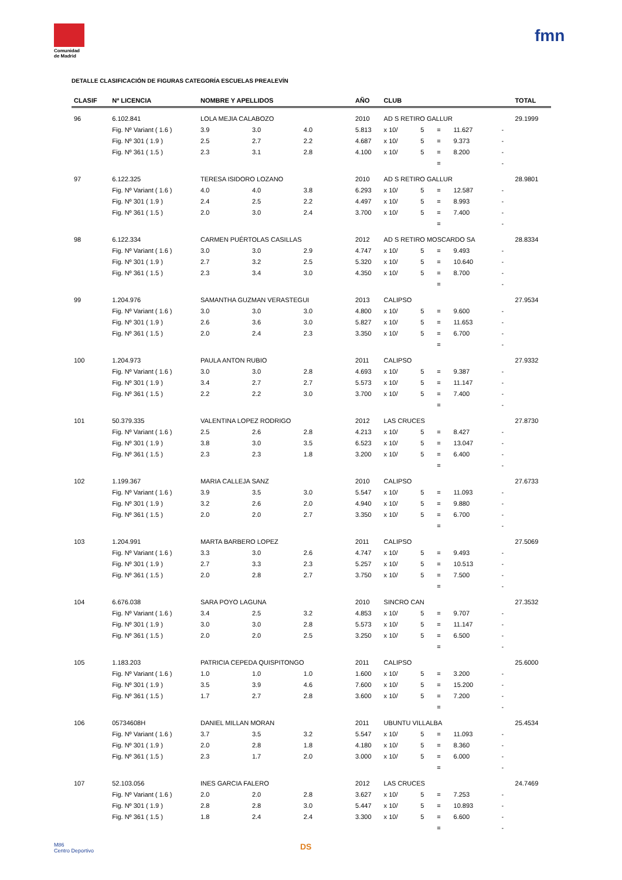Comunidad de Madrid
fmn
DETALLE CLASIFICACIÓN DE FIGURAS CATEGORÍA ESCUELAS PREALEVÍN
| CLASIF | Nº LICENCIA | NOMBRE Y APELLIDOS | | | AÑO | CLUB | | | | | TOTAL |
| --- | --- | --- | --- | --- | --- | --- | --- | --- | --- | --- | --- |
| 96 | 6.102.841 | LOLA MEJIA CALABOZO | | | 2010 | AD S RETIRO GALLUR | | | | | 29.1999 |
| | Fig. Nº Variant ( 1.6 ) | 3.9 | 3.0 | 4.0 | 5.813 | x 10/ | 5 | = | 11.627 | - | |
| | Fig. Nº 301 ( 1.9 ) | 2.5 | 2.7 | 2.2 | 4.687 | x 10/ | 5 | = | 9.373 | - | |
| | Fig. Nº 361 ( 1.5 ) | 2.3 | 3.1 | 2.8 | 4.100 | x 10/ | 5 | = | 8.200 | - | |
| | | | | | | | | = | | - | |
| 97 | 6.122.325 | TERESA ISIDORO LOZANO | | | 2010 | AD S RETIRO GALLUR | | | | | 28.9801 |
| | Fig. Nº Variant ( 1.6 ) | 4.0 | 4.0 | 3.8 | 6.293 | x 10/ | 5 | = | 12.587 | - | |
| | Fig. Nº 301 ( 1.9 ) | 2.4 | 2.5 | 2.2 | 4.497 | x 10/ | 5 | = | 8.993 | - | |
| | Fig. Nº 361 ( 1.5 ) | 2.0 | 3.0 | 2.4 | 3.700 | x 10/ | 5 | = | 7.400 | - | |
| | | | | | | | | = | | - | |
| 98 | 6.122.334 | CARMEN PUÉRTOLAS CASILLAS | | | 2012 | AD S RETIRO MOSCARDO SA | | | | | 28.8334 |
| | Fig. Nº Variant ( 1.6 ) | 3.0 | 3.0 | 2.9 | 4.747 | x 10/ | 5 | = | 9.493 | - | |
| | Fig. Nº 301 ( 1.9 ) | 2.7 | 3.2 | 2.5 | 5.320 | x 10/ | 5 | = | 10.640 | - | |
| | Fig. Nº 361 ( 1.5 ) | 2.3 | 3.4 | 3.0 | 4.350 | x 10/ | 5 | = | 8.700 | - | |
| | | | | | | | | = | | - | |
| 99 | 1.204.976 | SAMANTHA GUZMAN VERASTEGUI | | | 2013 | CALIPSO | | | | | 27.9534 |
| | Fig. Nº Variant ( 1.6 ) | 3.0 | 3.0 | 3.0 | 4.800 | x 10/ | 5 | = | 9.600 | - | |
| | Fig. Nº 301 ( 1.9 ) | 2.6 | 3.6 | 3.0 | 5.827 | x 10/ | 5 | = | 11.653 | - | |
| | Fig. Nº 361 ( 1.5 ) | 2.0 | 2.4 | 2.3 | 3.350 | x 10/ | 5 | = | 6.700 | - | |
| | | | | | | | | = | | - | |
| 100 | 1.204.973 | PAULA ANTON RUBIO | | | 2011 | CALIPSO | | | | | 27.9332 |
| | Fig. Nº Variant ( 1.6 ) | 3.0 | 3.0 | 2.8 | 4.693 | x 10/ | 5 | = | 9.387 | - | |
| | Fig. Nº 301 ( 1.9 ) | 3.4 | 2.7 | 2.7 | 5.573 | x 10/ | 5 | = | 11.147 | - | |
| | Fig. Nº 361 ( 1.5 ) | 2.2 | 2.2 | 3.0 | 3.700 | x 10/ | 5 | = | 7.400 | - | |
| | | | | | | | | = | | - | |
| 101 | 50.379.335 | VALENTINA LOPEZ RODRIGO | | | 2012 | LAS CRUCES | | | | | 27.8730 |
| | Fig. Nº Variant ( 1.6 ) | 2.5 | 2.6 | 2.8 | 4.213 | x 10/ | 5 | = | 8.427 | - | |
| | Fig. Nº 301 ( 1.9 ) | 3.8 | 3.0 | 3.5 | 6.523 | x 10/ | 5 | = | 13.047 | - | |
| | Fig. Nº 361 ( 1.5 ) | 2.3 | 2.3 | 1.8 | 3.200 | x 10/ | 5 | = | 6.400 | - | |
| | | | | | | | | = | | - | |
| 102 | 1.199.367 | MARIA CALLEJA SANZ | | | 2010 | CALIPSO | | | | | 27.6733 |
| | Fig. Nº Variant ( 1.6 ) | 3.9 | 3.5 | 3.0 | 5.547 | x 10/ | 5 | = | 11.093 | - | |
| | Fig. Nº 301 ( 1.9 ) | 3.2 | 2.6 | 2.0 | 4.940 | x 10/ | 5 | = | 9.880 | - | |
| | Fig. Nº 361 ( 1.5 ) | 2.0 | 2.0 | 2.7 | 3.350 | x 10/ | 5 | = | 6.700 | - | |
| | | | | | | | | = | | - | |
| 103 | 1.204.991 | MARTA BARBERO LOPEZ | | | 2011 | CALIPSO | | | | | 27.5069 |
| | Fig. Nº Variant ( 1.6 ) | 3.3 | 3.0 | 2.6 | 4.747 | x 10/ | 5 | = | 9.493 | - | |
| | Fig. Nº 301 ( 1.9 ) | 2.7 | 3.3 | 2.3 | 5.257 | x 10/ | 5 | = | 10.513 | - | |
| | Fig. Nº 361 ( 1.5 ) | 2.0 | 2.8 | 2.7 | 3.750 | x 10/ | 5 | = | 7.500 | - | |
| | | | | | | | | = | | - | |
| 104 | 6.676.038 | SARA POYO LAGUNA | | | 2010 | SINCRO CAN | | | | | 27.3532 |
| | Fig. Nº Variant ( 1.6 ) | 3.4 | 2.5 | 3.2 | 4.853 | x 10/ | 5 | = | 9.707 | - | |
| | Fig. Nº 301 ( 1.9 ) | 3.0 | 3.0 | 2.8 | 5.573 | x 10/ | 5 | = | 11.147 | - | |
| | Fig. Nº 361 ( 1.5 ) | 2.0 | 2.0 | 2.5 | 3.250 | x 10/ | 5 | = | 6.500 | - | |
| | | | | | | | | = | | - | |
| 105 | 1.183.203 | PATRICIA CEPEDA QUISPITONGO | | | 2011 | CALIPSO | | | | | 25.6000 |
| | Fig. Nº Variant ( 1.6 ) | 1.0 | 1.0 | 1.0 | 1.600 | x 10/ | 5 | = | 3.200 | - | |
| | Fig. Nº 301 ( 1.9 ) | 3.5 | 3.9 | 4.6 | 7.600 | x 10/ | 5 | = | 15.200 | - | |
| | Fig. Nº 361 ( 1.5 ) | 1.7 | 2.7 | 2.8 | 3.600 | x 10/ | 5 | = | 7.200 | - | |
| | | | | | | | | = | | - | |
| 106 | 05734608H | DANIEL MILLAN MORAN | | | 2011 | UBUNTU VILLALBA | | | | | 25.4534 |
| | Fig. Nº Variant ( 1.6 ) | 3.7 | 3.5 | 3.2 | 5.547 | x 10/ | 5 | = | 11.093 | - | |
| | Fig. Nº 301 ( 1.9 ) | 2.0 | 2.8 | 1.8 | 4.180 | x 10/ | 5 | = | 8.360 | - | |
| | Fig. Nº 361 ( 1.5 ) | 2.3 | 1.7 | 2.0 | 3.000 | x 10/ | 5 | = | 6.000 | - | |
| | | | | | | | | = | | - | |
| 107 | 52.103.056 | INES GARCIA FALERO | | | 2012 | LAS CRUCES | | | | | 24.7469 |
| | Fig. Nº Variant ( 1.6 ) | 2.0 | 2.0 | 2.8 | 3.627 | x 10/ | 5 | = | 7.253 | - | |
| | Fig. Nº 301 ( 1.9 ) | 2.8 | 2.8 | 3.0 | 5.447 | x 10/ | 5 | = | 10.893 | - | |
| | Fig. Nº 361 ( 1.5 ) | 1.8 | 2.4 | 2.4 | 3.300 | x 10/ | 5 | = | 6.600 | - | |
| | | | | | | | | = | | - | |
M86
Centro Deportivo
DS